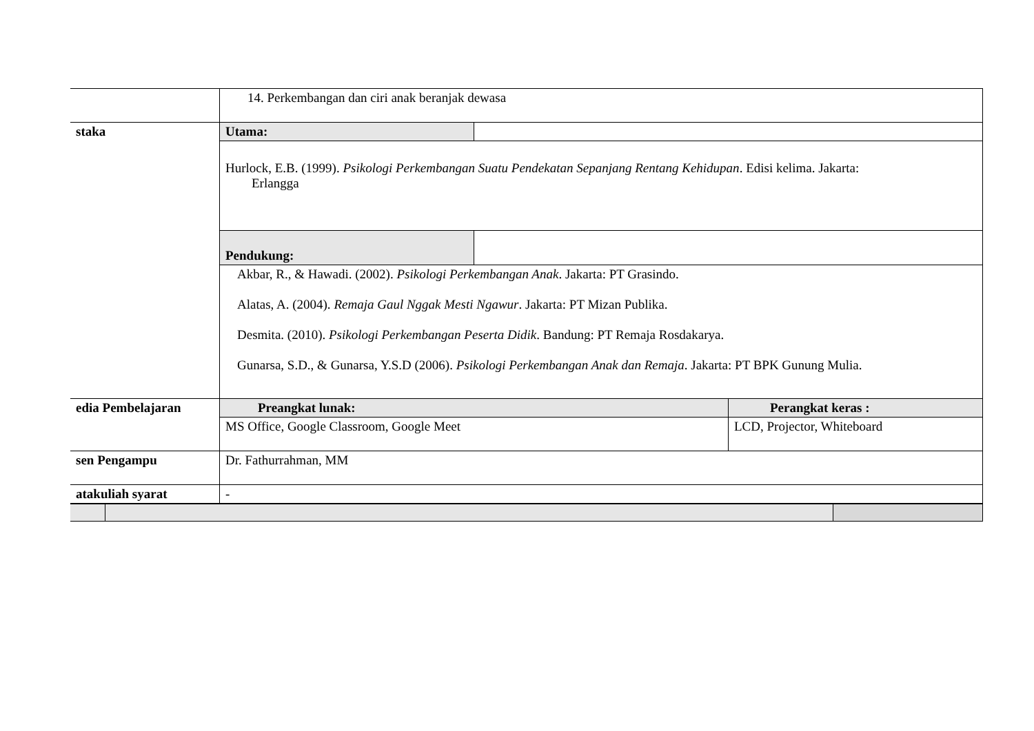| | 14. Perkembangan dan ciri anak beranjak dewasa | | |
| staka | Utama: | | |
| | Hurlock, E.B. (1999). Psikologi Perkembangan Suatu Pendekatan Sepanjang Rentang Kehidupan . Edisi kelima. Jakarta: Erlangga | | |
| | Pendukung: | | |
| | Akbar, R., & Hawadi. (2002). Psikologi Perkembangan Anak . Jakarta: PT Grasindo. Alatas, A. (2004). Remaja Gaul Nggak Mesti Ngawur . Jakarta: PT Mizan Publika. Desmita. (2010). Psikologi Perkembangan Peserta Didik . Bandung: PT Remaja Rosdakarya. Gunarsa, S.D., & Gunarsa, Y.S.D (2006). Psikologi Perkembangan Anak dan Remaja . Jakarta: PT BPK Gunung Mulia. | | |
| edia Pembelajaran | Preangkat lunak: | | Perangkat keras : |
| | MS Office, Google Classroom, Google Meet | | LCD, Projector, Whiteboard |
| sen Pengampu | Dr. Fathurrahman, MM | | |
| atakuliah syarat | - | | |